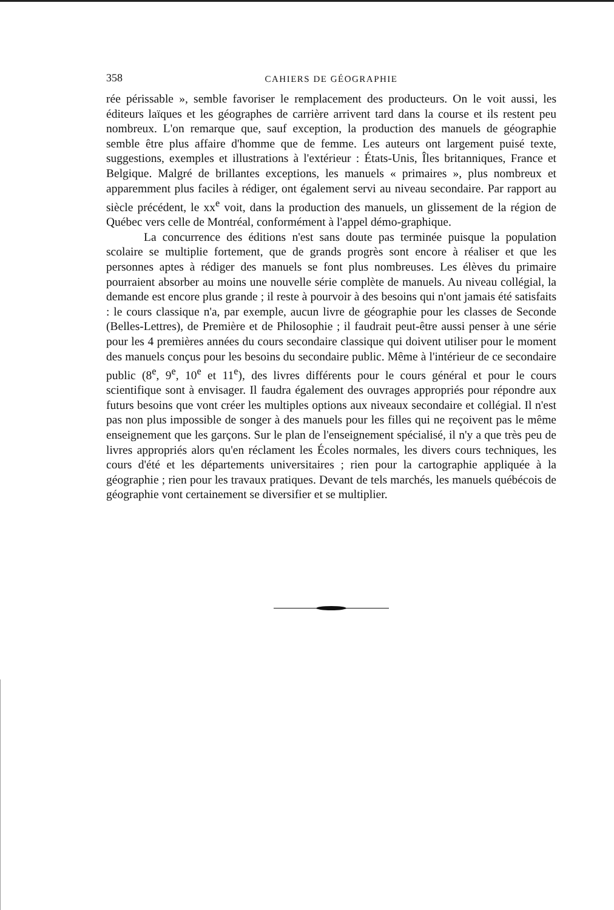358 CAHIERS DE GÉOGRAPHIE
rée périssable », semble favoriser le remplacement des producteurs. On le voit aussi, les éditeurs laïques et les géographes de carrière arrivent tard dans la course et ils restent peu nombreux. L'on remarque que, sauf exception, la production des manuels de géographie semble être plus affaire d'homme que de femme. Les auteurs ont largement puisé texte, suggestions, exemples et illustrations à l'extérieur : États-Unis, Îles britanniques, France et Belgique. Malgré de brillantes exceptions, les manuels « primaires », plus nombreux et apparemment plus faciles à rédiger, ont également servi au niveau secondaire. Par rapport au siècle précédent, le xx<sup>e</sup> voit, dans la production des manuels, un glissement de la région de Québec vers celle de Montréal, conformément à l'appel démo-graphique.
La concurrence des éditions n'est sans doute pas terminée puisque la population scolaire se multiplie fortement, que de grands progrès sont encore à réaliser et que les personnes aptes à rédiger des manuels se font plus nombreuses. Les élèves du primaire pourraient absorber au moins une nouvelle série complète de manuels. Au niveau collégial, la demande est encore plus grande ; il reste à pourvoir à des besoins qui n'ont jamais été satisfaits : le cours classique n'a, par exemple, aucun livre de géographie pour les classes de Seconde (Belles-Lettres), de Première et de Philosophie ; il faudrait peut-être aussi penser à une série pour les 4 premières années du cours secondaire classique qui doivent utiliser pour le moment des manuels conçus pour les besoins du secondaire public. Même à l'intérieur de ce secondaire public (8<sup>e</sup>, 9<sup>e</sup>, 10<sup>e</sup> et 11<sup>e</sup>), des livres différents pour le cours général et pour le cours scientifique sont à envisager. Il faudra également des ouvrages appropriés pour répondre aux futurs besoins que vont créer les multiples options aux niveaux secondaire et collégial. Il n'est pas non plus impossible de songer à des manuels pour les filles qui ne reçoivent pas le même enseignement que les garçons. Sur le plan de l'enseignement spécialisé, il n'y a que très peu de livres appropriés alors qu'en réclament les Écoles normales, les divers cours techniques, les cours d'été et les départements universitaires ; rien pour la cartographie appliquée à la géographie ; rien pour les travaux pratiques. Devant de tels marchés, les manuels québécois de géographie vont certainement se diversifier et se multiplier.